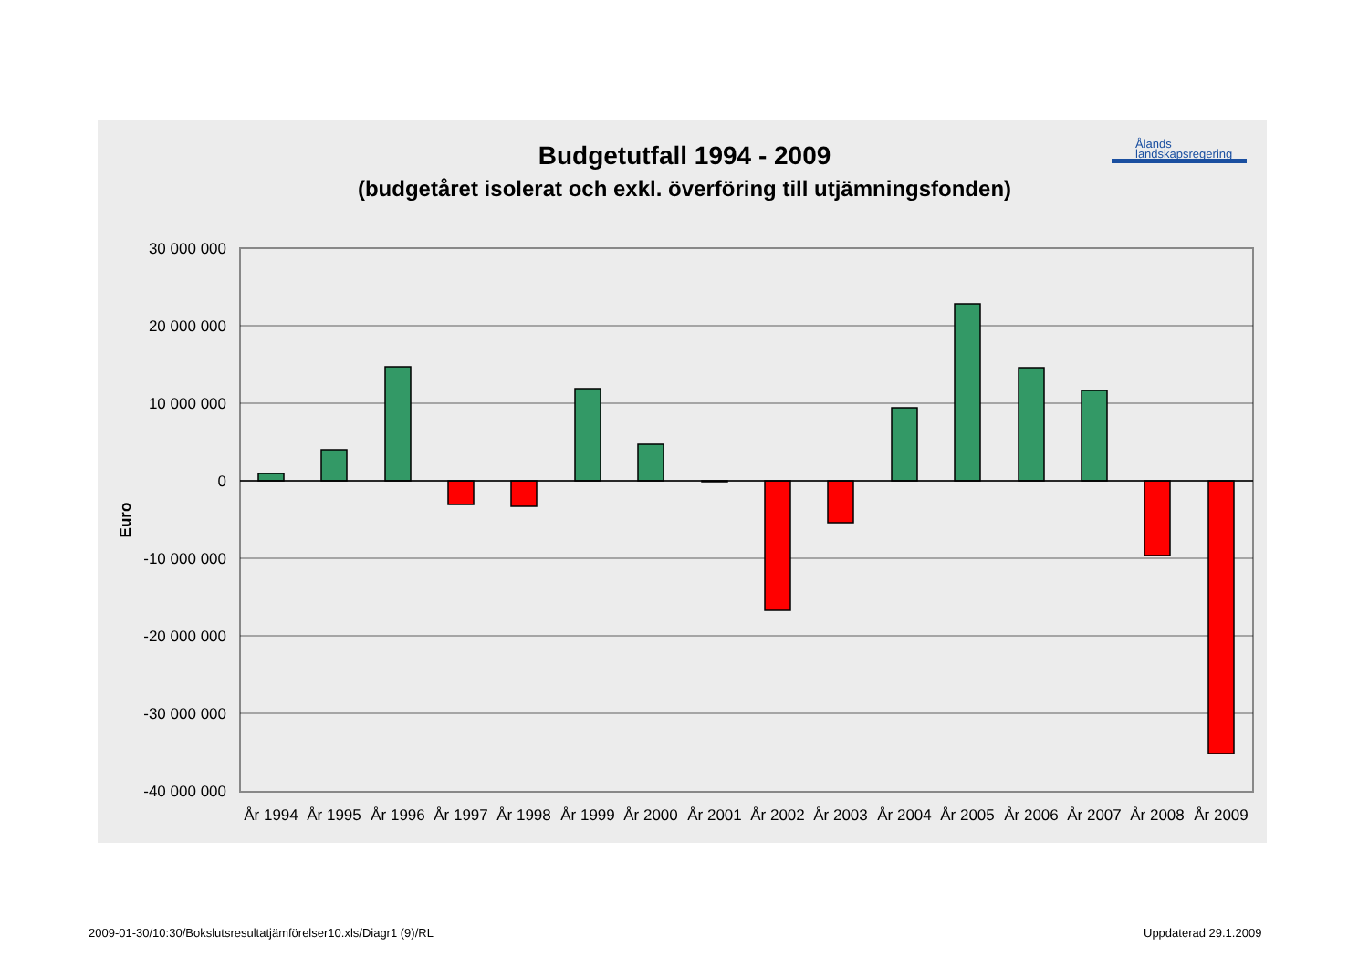Budgetutfall 1994 - 2009
(budgetåret isolerat och exkl. överföring till utjämningsfonden)
Ålands
landskapsregering
30 000 000
20 000 000
10 000 000
0
-10 000 000
-20 000 000
-30 000 000
-40 000 000
Euro
År 1994
År 1995
År 1996
År 1997
År 1998
År 1999
År 2000
År 2001
År 2002
År 2003
År 2004
År 2005
År 2006
År 2007
År 2008
År 2009
2009-01-30/10:30/Bokslutsresultatjämförelser10.xls/Diagr1 (9)/RL
Uppdaterad 29.1.2009